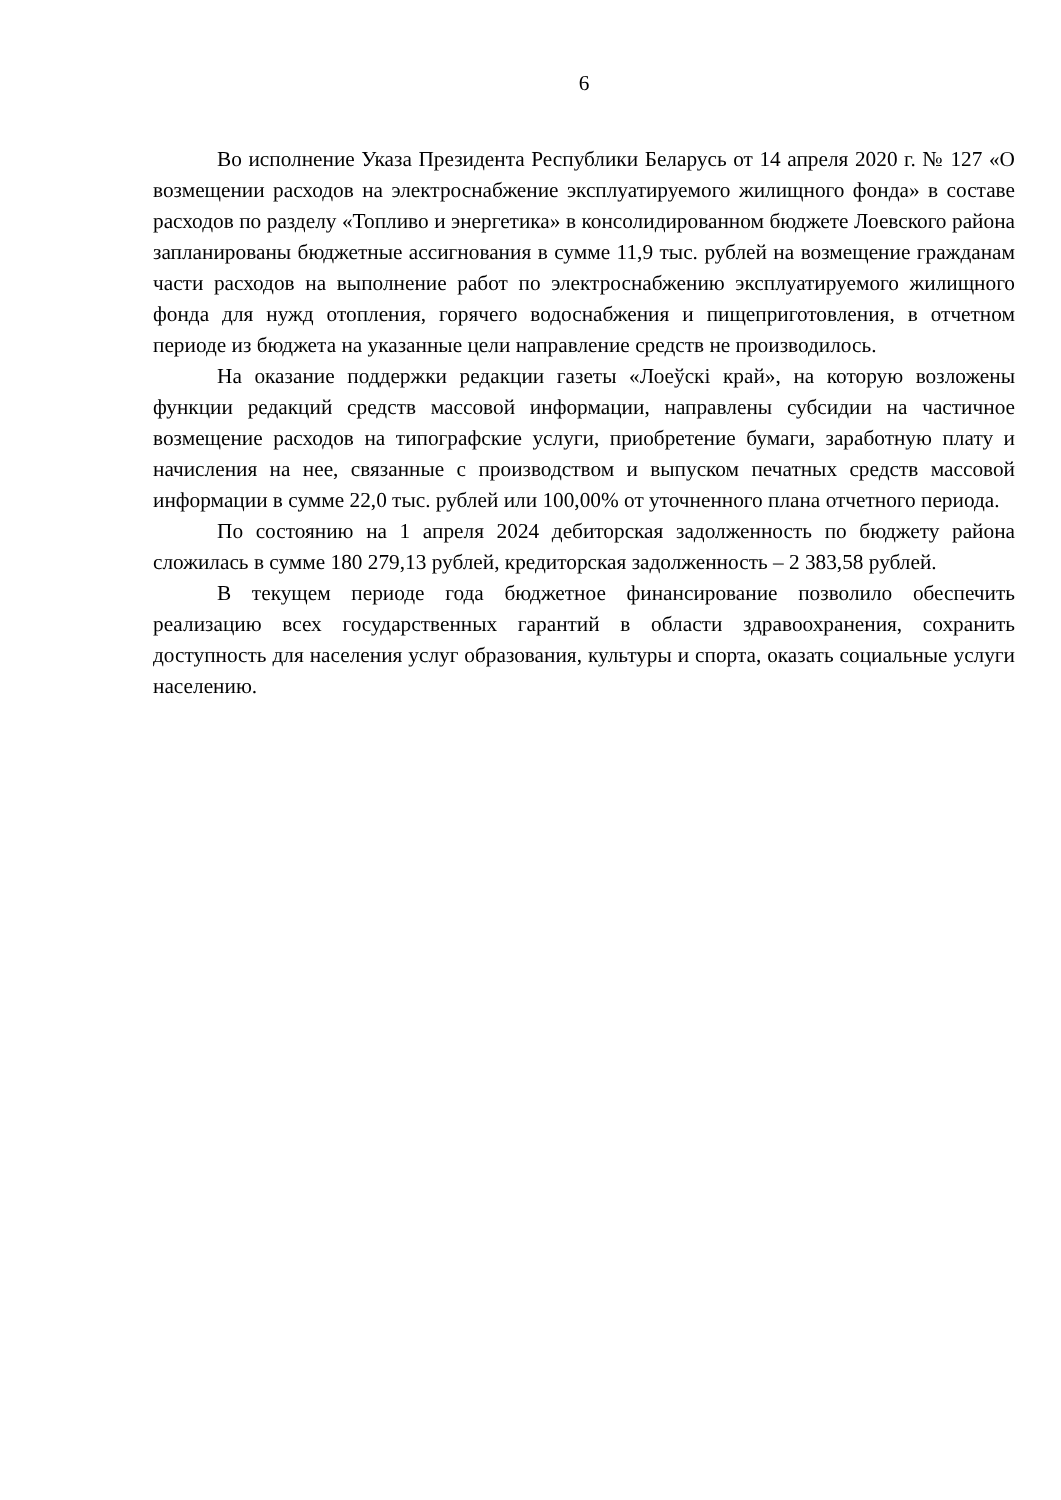6
Во исполнение Указа Президента Республики Беларусь от 14 апреля 2020 г. № 127 «О возмещении расходов на электроснабжение эксплуатируемого жилищного фонда» в составе расходов по разделу «Топливо и энергетика» в консолидированном бюджете Лоевского района запланированы бюджетные ассигнования в сумме 11,9 тыс. рублей на возмещение гражданам части расходов на выполнение работ по электроснабжению эксплуатируемого жилищного фонда для нужд отопления, горячего водоснабжения и пищеприготовления, в отчетном периоде из бюджета на указанные цели направление средств не производилось.
На оказание поддержки редакции газеты «Лоеўскі край», на которую возложены функции редакций средств массовой информации, направлены субсидии на частичное возмещение расходов на типографские услуги, приобретение бумаги, заработную плату и начисления на нее, связанные с производством и выпуском печатных средств массовой информации в сумме 22,0 тыс. рублей или 100,00% от уточненного плана отчетного периода.
По состоянию на 1 апреля 2024 дебиторская задолженность по бюджету района сложилась в сумме 180 279,13 рублей, кредиторская задолженность – 2 383,58 рублей.
В текущем периоде года бюджетное финансирование позволило обеспечить реализацию всех государственных гарантий в области здравоохранения, сохранить доступность для населения услуг образования, культуры и спорта, оказать социальные услуги населению.